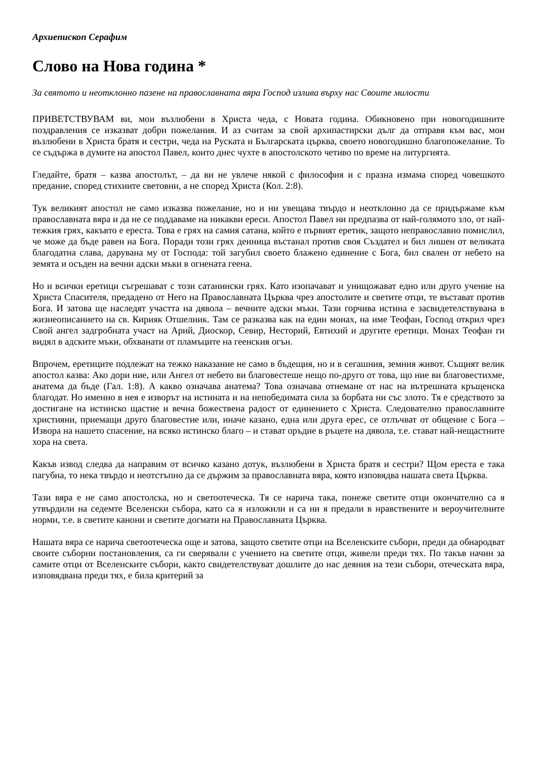Архиепископ Серафим
Слово на Нова година *
За святото и неотклонно пазене на православната вяра Господ излива върху нас Своите милости
ПРИВЕТСТВУВАМ ви, мои възлюбени в Христа чеда, с Новата година. Обикновено при новогодишните поздравления се изказват добри пожелания. И аз считам за свой архипастирски дълг да отправя към вас, мои възлюбени в Христа братя и сестри, чеда на Руската и Българската църква, своето новогодишно благопожелание. То се съдържа в думите на апостол Павел, които днес чухте в апостолското четиво по време на литургията.
Гледайте, братя – казва апостолът, – да ви не увлече някой с философия и с празна измама според човешкото предание, според стихиите световни, а не според Христа (Кол. 2:8).
Тук великият апостол не само изказва пожелание, но и ни увещава твърдо и неотклонно да се придържаме към православната вяра и да не се поддаваме на никакви ереси. Апостол Павел ни предпазва от най-голямото зло, от най-тежкия грях, какъвто е ереста. Това е грях на самия сатана, който е първият еретик, защото неправославно помислил, че може да бъде равен на Бога. Поради този грях денница въстанал против своя Създател и бил лишен от великата благодатна слава, дарувана му от Господа: той загубил своето блажено единение с Бога, бил свален от небето на земята и осъден на вечни адски мъки в огнената геена.
Но и всички еретици съгрешават с този сатанински грях. Като изопачават и унищожават едно или друго учение на Христа Спасителя, предадено от Него на Православната Църква чрез апостолите и светите отци, те въстават против Бога. И затова ще наследят участта на дявола – вечните адски мъки. Тази горчива истина е засвидетелствувана в жизнеописанието на св. Кирияк Отшелник. Там се разказва как на един монах, на име Теофан, Господ открил чрез Свой ангел задгробната участ на Арий, Диоскор, Севир, Несторий, Евтихий и другите еретици. Монах Теофан ги видял в адските мъки, обхванати от пламъците на геенския огън.
Впрочем, еретиците подлежат на тежко наказание не само в бъдещия, но и в сегашния, земния живот. Същият велик апостол казва: Ако дори ние, или Ангел от небето ви благовестеше нещо по-друго от това, що ние ви благовестихме, анатема да бъде (Гал. 1:8). А какво означава анатема? Това означава отнемане от нас на вътрешната кръщенска благодат. Но именно в нея е изворът на истината и на непобедимата сила за борбата ни със злото. Тя е средството за достигане на истинско щастие и вечна божествена радост от единението с Христа. Следователно православните християни, приемащи друго благовестие или, иначе казано, една или друга ерес, се отлъчват от общение с Бога – Извора на нашето спасение, на всяко истинско благо – и стават оръдие в ръцете на дявола, т.е. стават най-нещастните хора на света.
Какъв извод следва да направим от всичко казано дотук, възлюбени в Христа братя и сестри? Щом ереста е така пагубна, то нека твърдо и неотстъпно да се държим за православната вяра, която изповядва нашата света Църква.
Тази вяра е не само апостолска, но и светоотеческа. Тя се нарича така, понеже светите отци окончателно са я утвърдили на седемте Вселенски събора, като са я изложили и са ни я предали в нравствените и вероучителните норми, т.е. в светите канони и светите догмати на Православната Църква.
Нашата вяра се нарича светоотеческа още и затова, защото светите отци на Вселенските събори, преди да обнародват своите съборни постановления, са ги сверявали с учението на светите отци, живели преди тях. По такъв начин за самите отци от Вселенските събори, както свидетелствуват дошлите до нас деяния на тези събори, отеческата вяра, изповядвана преди тях, е била критерий за